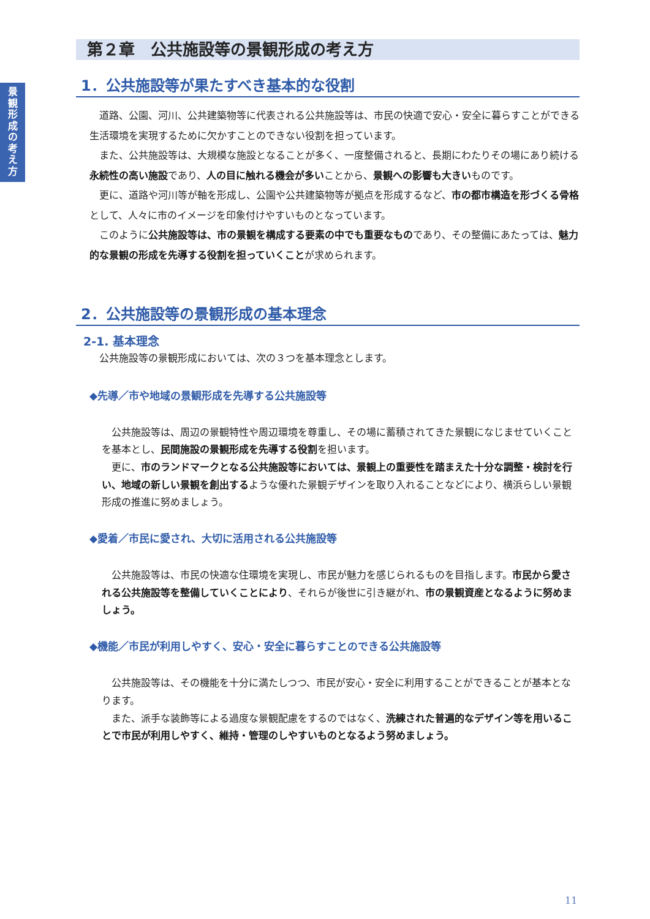景
観
形
成
の
考
え
方
第２章　公共施設等の景観形成の考え方
1．公共施設等が果たすべき基本的な役割
道路、公園、河川、公共建築物等に代表される公共施設等は、市民の快適で安心・安全に暮らすことができる生活環境を実現するために欠かすことのできない役割を担っています。
また、公共施設等は、大規模な施設となることが多く、一度整備されると、長期にわたりその場にあり続ける永続性の高い施設であり、人の目に触れる機会が多いことから、景観への影響も大きいものです。
更に、道路や河川等が軸を形成し、公園や公共建築物等が拠点を形成するなど、市の都市構造を形づくる骨格として、人々に市のイメージを印象付けやすいものとなっています。
このように公共施設等は、市の景観を構成する要素の中でも重要なものであり、その整備にあたっては、魅力的な景観の形成を先導する役割を担っていくことが求められます。
2．公共施設等の景観形成の基本理念
2-1. 基本理念
公共施設等の景観形成においては、次の３つを基本理念とします。
◆先導／市や地域の景観形成を先導する公共施設等
公共施設等は、周辺の景観特性や周辺環境を尊重し、その場に蓄積されてきた景観になじませていくことを基本とし、民間施設の景観形成を先導する役割を担います。
更に、市のランドマークとなる公共施設等においては、景観上の重要性を踏まえた十分な調整・検討を行い、地域の新しい景観を創出するような優れた景観デザインを取り入れることなどにより、横浜らしい景観形成の推進に努めましょう。
◆愛着／市民に愛され、大切に活用される公共施設等
公共施設等は、市民の快適な住環境を実現し、市民が魅力を感じられるものを目指します。市民から愛される公共施設等を整備していくことにより、それらが後世に引き継がれ、市の景観資産となるように努めましょう。
◆機能／市民が利用しやすく、安心・安全に暮らすことのできる公共施設等
公共施設等は、その機能を十分に満たしつつ、市民が安心・安全に利用することができることが基本となります。
また、派手な装飾等による過度な景観配慮をするのではなく、洗練された普遍的なデザイン等を用いることで市民が利用しやすく、維持・管理のしやすいものとなるよう努めましょう。
11